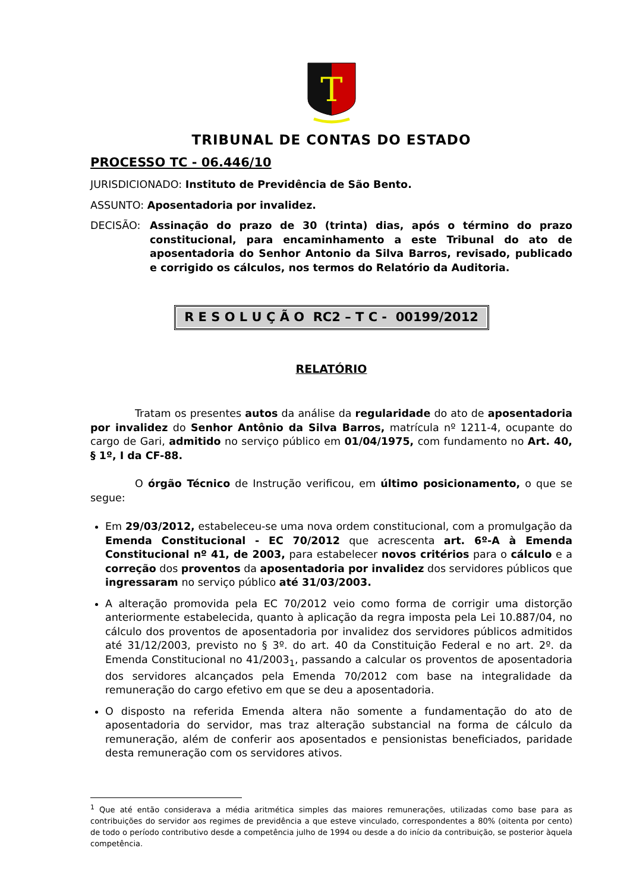T
TRIBUNAL DE CONTAS DO ESTADO
PROCESSO TC - 06.446/10
JURISDICIONADO: Instituto de Previdência de São Bento.
ASSUNTO: Aposentadoria por invalidez.
DECISÃO: Assinação do prazo de 30 (trinta) dias, após o término do prazo constitucional, para encaminhamento a este Tribunal do ato de aposentadoria do Senhor Antonio da Silva Barros, revisado, publicado e corrigido os cálculos, nos termos do Relatório da Auditoria.
R E S O L U Ç Ã O RC2 – T C - 00199/2012
RELATÓRIO
Tratam os presentes autos da análise da regularidade do ato de aposentadoria por invalidez do Senhor Antônio da Silva Barros, matrícula nº 1211-4, ocupante do cargo de Gari, admitido no serviço público em 01/04/1975, com fundamento no Art. 40, § 1º, I da CF-88.
O órgão Técnico de Instrução verificou, em último posicionamento, o que se segue:
Em 29/03/2012, estabeleceu-se uma nova ordem constitucional, com a promulgação da Emenda Constitucional - EC 70/2012 que acrescenta art. 6º-A à Emenda Constitucional nº 41, de 2003, para estabelecer novos critérios para o cálculo e a correção dos proventos da aposentadoria por invalidez dos servidores públicos que ingressaram no serviço público até 31/03/2003.
A alteração promovida pela EC 70/2012 veio como forma de corrigir uma distorção anteriormente estabelecida, quanto à aplicação da regra imposta pela Lei 10.887/04, no cálculo dos proventos de aposentadoria por invalidez dos servidores públicos admitidos até 31/12/2003, previsto no § 3º. do art. 40 da Constituição Federal e no art. 2º. da Emenda Constitucional no 41/2003<sub>1</sub>, passando a calcular os proventos de aposentadoria dos servidores alcançados pela Emenda 70/2012 com base na integralidade da remuneração do cargo efetivo em que se deu a aposentadoria.
O disposto na referida Emenda altera não somente a fundamentação do ato de aposentadoria do servidor, mas traz alteração substancial na forma de cálculo da remuneração, além de conferir aos aposentados e pensionistas beneficiados, paridade desta remuneração com os servidores ativos.
<sup>1</sup> Que até então considerava a média aritmética simples das maiores remunerações, utilizadas como base para as contribuições do servidor aos regimes de previdência a que esteve vinculado, correspondentes a 80% (oitenta por cento) de todo o período contributivo desde a competência julho de 1994 ou desde a do início da contribuição, se posterior àquela competência.